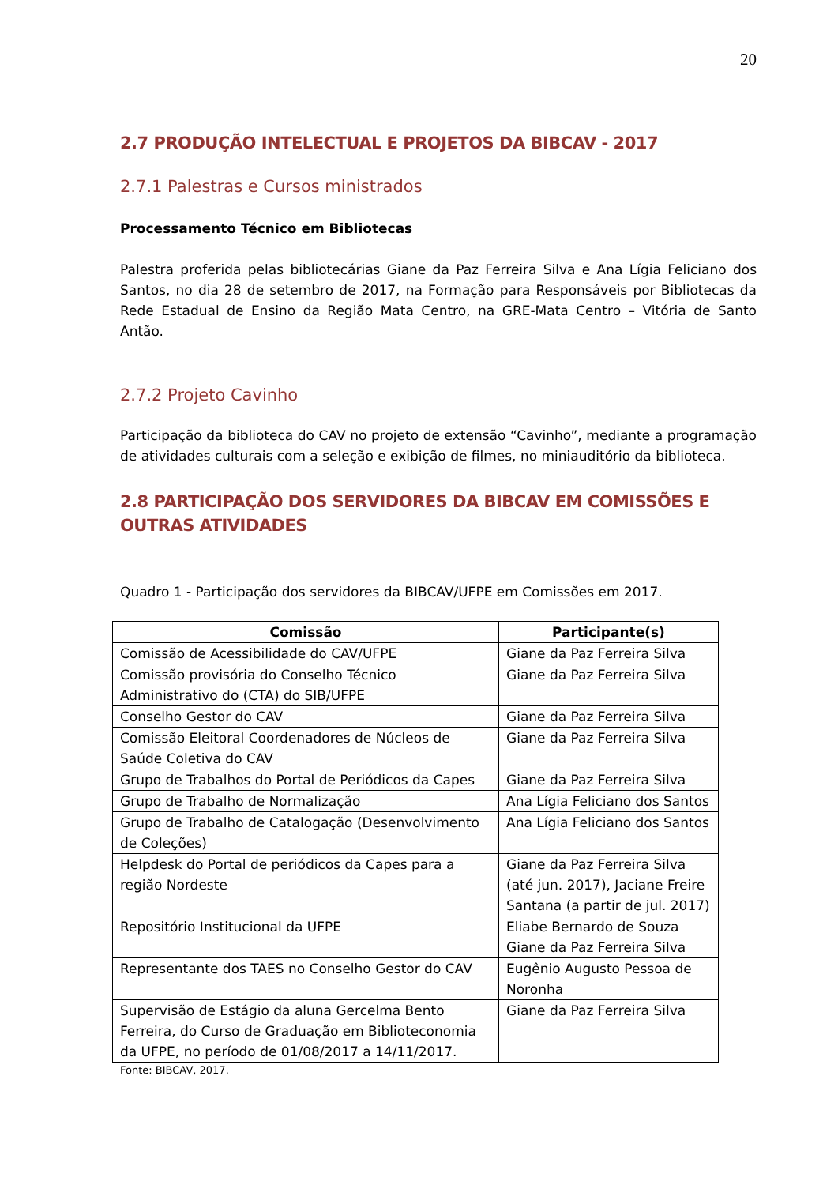20
2.7 PRODUÇÃO INTELECTUAL E PROJETOS DA BIBCAV - 2017
2.7.1 Palestras e Cursos ministrados
Processamento Técnico em Bibliotecas
Palestra proferida pelas bibliotecárias Giane da Paz Ferreira Silva e Ana Lígia Feliciano dos Santos, no dia 28 de setembro de 2017, na Formação para Responsáveis por Bibliotecas da Rede Estadual de Ensino da Região Mata Centro, na GRE-Mata Centro – Vitória de Santo Antão.
2.7.2 Projeto Cavinho
Participação da biblioteca do CAV no projeto de extensão “Cavinho”, mediante a programação de atividades culturais com a seleção e exibição de filmes, no miniauditório da biblioteca.
2.8 PARTICIPAÇÃO DOS SERVIDORES DA BIBCAV EM COMISSÕES E OUTRAS ATIVIDADES
Quadro 1 - Participação dos servidores da BIBCAV/UFPE em Comissões em 2017.
| Comissão | Participante(s) |
| --- | --- |
| Comissão de Acessibilidade do CAV/UFPE | Giane da Paz Ferreira Silva |
| Comissão provisória do Conselho Técnico Administrativo do (CTA) do SIB/UFPE | Giane da Paz Ferreira Silva |
| Conselho Gestor do CAV | Giane da Paz Ferreira Silva |
| Comissão Eleitoral Coordenadores de Núcleos de Saúde Coletiva do CAV | Giane da Paz Ferreira Silva |
| Grupo de Trabalhos do Portal de Periódicos da Capes | Giane da Paz Ferreira Silva |
| Grupo de Trabalho de Normalização | Ana Lígia Feliciano dos Santos |
| Grupo de Trabalho de Catalogação (Desenvolvimento de Coleções) | Ana Lígia Feliciano dos Santos |
| Helpdesk do Portal de periódicos da Capes para a região Nordeste | Giane da Paz Ferreira Silva (até jun. 2017), Jaciane Freire Santana (a partir de jul. 2017) |
| Repositório Institucional da UFPE | Eliabe Bernardo de Souza Giane da Paz Ferreira Silva |
| Representante dos TAES no Conselho Gestor do CAV | Eugênio Augusto Pessoa de Noronha |
| Supervisão de Estágio da aluna Gercelma Bento Ferreira, do Curso de Graduação em Biblioteconomia da UFPE, no período de 01/08/2017 a 14/11/2017. | Giane da Paz Ferreira Silva |
Fonte: BIBCAV, 2017.